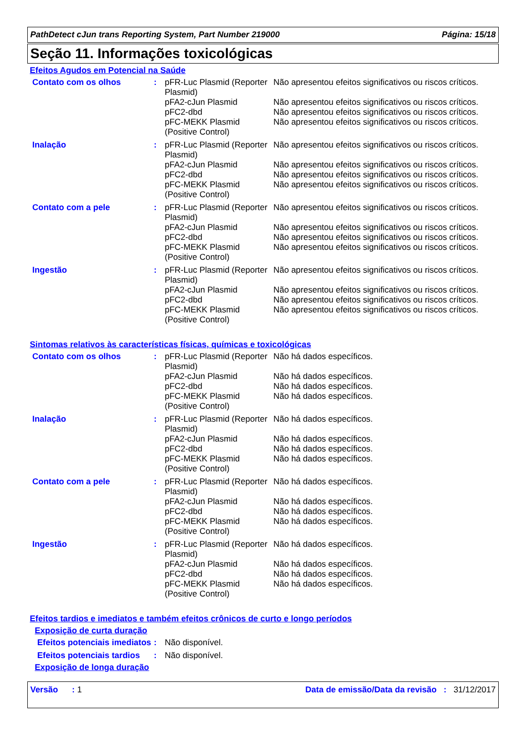PathDetect cJun trans Reporting System, Part Number 219000 Página: 15/18
Seção 11. Informações toxicológicas
Efeitos Agudos em Potencial na Saúde
| Contato com os olhos | : | pFR-Luc Plasmid (Reporter Plasmid) pFA2-cJun Plasmid pFC2-dbd pFC-MEKK Plasmid (Positive Control) | Não apresentou efeitos significativos ou riscos críticos. Não apresentou efeitos significativos ou riscos críticos. Não apresentou efeitos significativos ou riscos críticos. Não apresentou efeitos significativos ou riscos críticos. |
| Inalação | : | pFR-Luc Plasmid (Reporter Plasmid) pFA2-cJun Plasmid pFC2-dbd pFC-MEKK Plasmid (Positive Control) | Não apresentou efeitos significativos ou riscos críticos. Não apresentou efeitos significativos ou riscos críticos. Não apresentou efeitos significativos ou riscos críticos. Não apresentou efeitos significativos ou riscos críticos. |
| Contato com a pele | : | pFR-Luc Plasmid (Reporter Plasmid) pFA2-cJun Plasmid pFC2-dbd pFC-MEKK Plasmid (Positive Control) | Não apresentou efeitos significativos ou riscos críticos. Não apresentou efeitos significativos ou riscos críticos. Não apresentou efeitos significativos ou riscos críticos. Não apresentou efeitos significativos ou riscos críticos. |
| Ingestão | : | pFR-Luc Plasmid (Reporter Plasmid) pFA2-cJun Plasmid pFC2-dbd pFC-MEKK Plasmid (Positive Control) | Não apresentou efeitos significativos ou riscos críticos. Não apresentou efeitos significativos ou riscos críticos. Não apresentou efeitos significativos ou riscos críticos. Não apresentou efeitos significativos ou riscos críticos. |
Sintomas relativos às características físicas, químicas e toxicológicas
| Contato com os olhos | : | pFR-Luc Plasmid (Reporter Plasmid) pFA2-cJun Plasmid pFC2-dbd pFC-MEKK Plasmid (Positive Control) | Não há dados específicos. Não há dados específicos. Não há dados específicos. Não há dados específicos. |
| Inalação | : | pFR-Luc Plasmid (Reporter Plasmid) pFA2-cJun Plasmid pFC2-dbd pFC-MEKK Plasmid (Positive Control) | Não há dados específicos. Não há dados específicos. Não há dados específicos. Não há dados específicos. |
| Contato com a pele | : | pFR-Luc Plasmid (Reporter Plasmid) pFA2-cJun Plasmid pFC2-dbd pFC-MEKK Plasmid (Positive Control) | Não há dados específicos. Não há dados específicos. Não há dados específicos. Não há dados específicos. |
| Ingestão | : | pFR-Luc Plasmid (Reporter Plasmid) pFA2-cJun Plasmid pFC2-dbd pFC-MEKK Plasmid (Positive Control) | Não há dados específicos. Não há dados específicos. Não há dados específicos. Não há dados específicos. |
Efeitos tardios e imediatos e também efeitos crônicos de curto e longo períodos
Exposição de curta duração
| Efeitos potenciais imediatos | : | Não disponível. |
| Efeitos potenciais tardios | : | Não disponível. |
Exposição de longa duração
Versão : 1 Data de emissão/Data da revisão : 31/12/2017